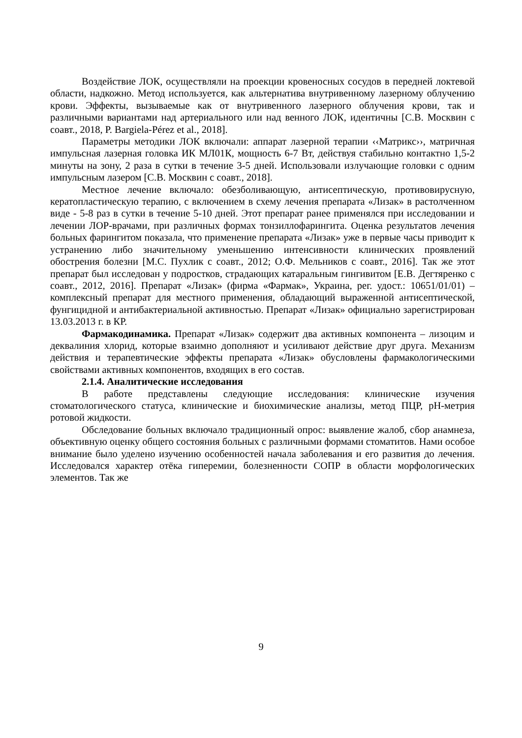Воздействие ЛОК, осуществляли на проекции кровеносных сосудов в передней локтевой области, надкожно. Метод используется, как альтернатива внутривенному лазерному облучению крови. Эффекты, вызываемые как от внутривенного лазерного облучения крови, так и различными вариантами над артериального или над венного ЛОК, идентичны [С.В. Москвин с соавт., 2018, P. Bargiela-Pérez et al., 2018].
Параметры методики ЛОК включали: аппарат лазерной терапии ‹‹Матрикс››, матричная импульсная лазерная головка ИК МЛ01К, мощность 6-7 Вт, действуя стабильно контактно 1,5-2 минуты на зону, 2 раза в сутки в течение 3-5 дней. Использовали излучающие головки с одним импульсным лазером [С.В. Москвин с соавт., 2018].
Местное лечение включало: обезболивающую, антисептическую, противовирусную, кератопластическую терапию, с включением в схему лечения препарата «Лизак» в растолченном виде - 5-8 раз в сутки в течение 5-10 дней. Этот препарат ранее применялся при исследовании и лечении ЛОР-врачами, при различных формах тонзиллофарингита. Оценка результатов лечения больных фарингитом показала, что применение препарата «Лизак» уже в первые часы приводит к устранению либо значительному уменьшению интенсивности клинических проявлений обострения болезни [М.С. Пухлик с соавт., 2012; О.Ф. Мельников с соавт., 2016]. Так же этот препарат был исследован у подростков, страдающих катаральным гингивитом [Е.В. Дегтяренко с соавт., 2012, 2016]. Препарат «Лизак» (фирма «Фармак», Украина, рег. удост.: 10651/01/01) – комплексный препарат для местного применения, обладающий выраженной антисептической, фунгицидной и антибактериальной активностью. Препарат «Лизак» официально зарегистрирован 13.03.2013 г. в КР.
Фармакодинамика. Препарат «Лизак» содержит два активных компонента – лизоцим и деквалиния хлорид, которые взаимно дополняют и усиливают действие друг друга. Механизм действия и терапевтические эффекты препарата «Лизак» обусловлены фармакологическими свойствами активных компонентов, входящих в его состав.
2.1.4. Аналитические исследования
В работе представлены следующие исследования: клинические изучения стоматологического статуса, клинические и биохимические анализы, метод ПЦР, pH-метрия ротовой жидкости.
Обследование больных включало традиционный опрос: выявление жалоб, сбор анамнеза, объективную оценку общего состояния больных с различными формами стоматитов. Нами особое внимание было уделено изучению особенностей начала заболевания и его развития до лечения. Исследовался характер отёка гиперемии, болезненности СОПР в области морфологических элементов. Так же
9